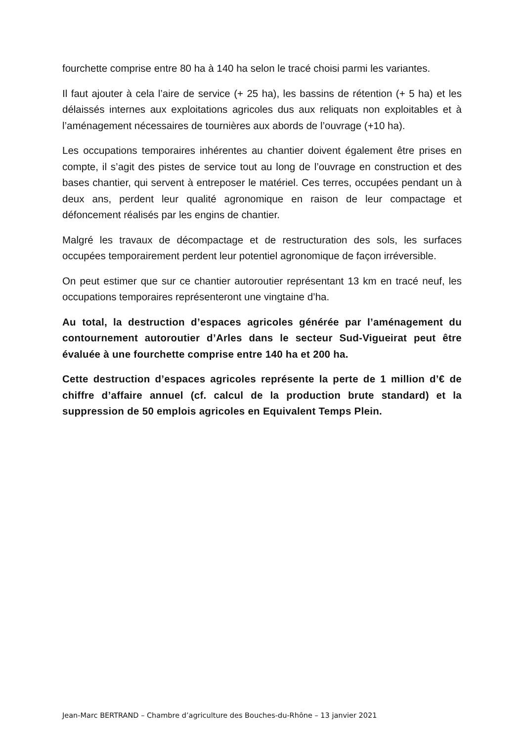fourchette comprise entre 80 ha à 140 ha selon le tracé choisi parmi les variantes.
Il faut ajouter à cela l’aire de service (+ 25 ha), les bassins de rétention (+ 5 ha) et les délaissés internes aux exploitations agricoles dus aux reliquats non exploitables et à l’aménagement nécessaires de tournières aux abords de l’ouvrage (+10 ha).
Les occupations temporaires inhérentes au chantier doivent également être prises en compte, il s’agit des pistes de service tout au long de l’ouvrage en construction et des bases chantier, qui servent à entreposer le matériel. Ces terres, occupées pendant un à deux ans, perdent leur qualité agronomique en raison de leur compactage et défoncement réalisés par les engins de chantier.
Malgré les travaux de décompactage et de restructuration des sols, les surfaces occupées temporairement perdent leur potentiel agronomique de façon irréversible.
On peut estimer que sur ce chantier autoroutier représentant 13 km en tracé neuf, les occupations temporaires représenteront une vingtaine d’ha.
Au total, la destruction d’espaces agricoles générée par l’aménagement du contournement autoroutier d’Arles dans le secteur Sud-Vigueirat peut être évaluée à une fourchette comprise entre 140 ha et 200 ha.
Cette destruction d’espaces agricoles représente la perte de 1 million d’€ de chiffre d’affaire annuel (cf. calcul de la production brute standard) et la suppression de 50 emplois agricoles en Equivalent Temps Plein.
Jean-Marc BERTRAND – Chambre d’agriculture des Bouches-du-Rhône – 13 janvier 2021